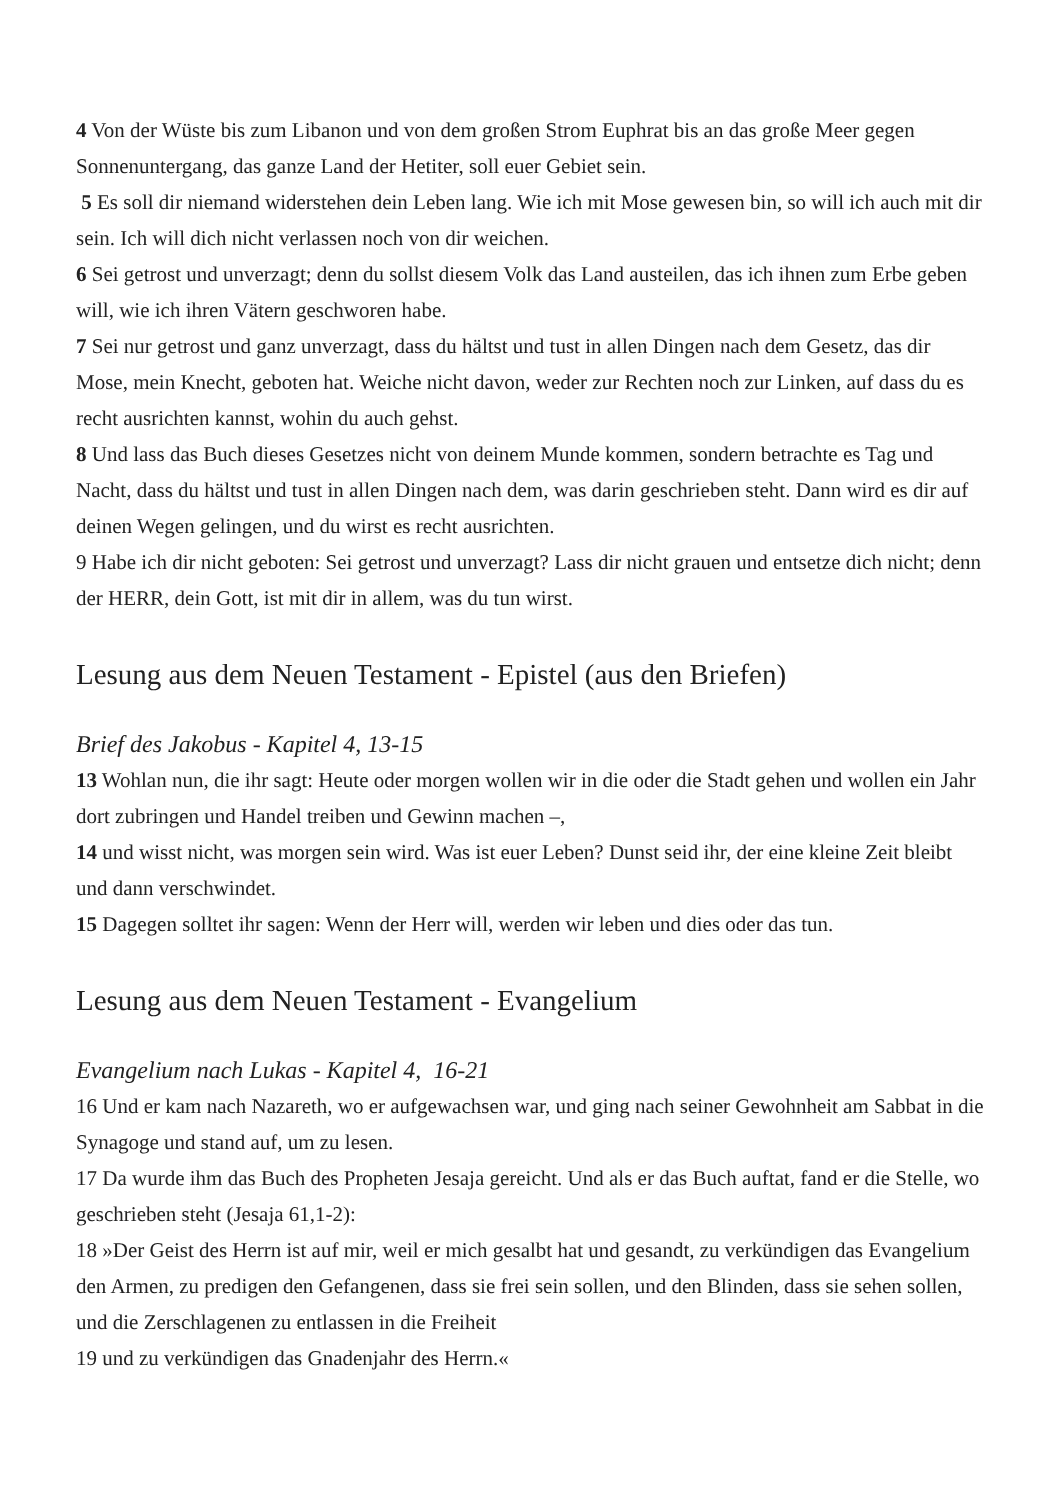4 Von der Wüste bis zum Libanon und von dem großen Strom Euphrat bis an das große Meer gegen Sonnenuntergang, das ganze Land der Hetiter, soll euer Gebiet sein.
5 Es soll dir niemand widerstehen dein Leben lang. Wie ich mit Mose gewesen bin, so will ich auch mit dir sein. Ich will dich nicht verlassen noch von dir weichen.
6 Sei getrost und unverzagt; denn du sollst diesem Volk das Land austeilen, das ich ihnen zum Erbe geben will, wie ich ihren Vätern geschworen habe.
7 Sei nur getrost und ganz unverzagt, dass du hältst und tust in allen Dingen nach dem Gesetz, das dir Mose, mein Knecht, geboten hat. Weiche nicht davon, weder zur Rechten noch zur Linken, auf dass du es recht ausrichten kannst, wohin du auch gehst.
8 Und lass das Buch dieses Gesetzes nicht von deinem Munde kommen, sondern betrachte es Tag und Nacht, dass du hältst und tust in allen Dingen nach dem, was darin geschrieben steht. Dann wird es dir auf deinen Wegen gelingen, und du wirst es recht ausrichten.
9 Habe ich dir nicht geboten: Sei getrost und unverzagt? Lass dir nicht grauen und entsetze dich nicht; denn der HERR, dein Gott, ist mit dir in allem, was du tun wirst.
Lesung aus dem Neuen Testament - Epistel (aus den Briefen)
Brief des Jakobus - Kapitel 4, 13-15
13 Wohlan nun, die ihr sagt: Heute oder morgen wollen wir in die oder die Stadt gehen und wollen ein Jahr dort zubringen und Handel treiben und Gewinn machen –,
14 und wisst nicht, was morgen sein wird. Was ist euer Leben? Dunst seid ihr, der eine kleine Zeit bleibt und dann verschwindet.
15 Dagegen solltet ihr sagen: Wenn der Herr will, werden wir leben und dies oder das tun.
Lesung aus dem Neuen Testament - Evangelium
Evangelium nach Lukas - Kapitel 4, 16-21
16 Und er kam nach Nazareth, wo er aufgewachsen war, und ging nach seiner Gewohnheit am Sabbat in die Synagoge und stand auf, um zu lesen.
17 Da wurde ihm das Buch des Propheten Jesaja gereicht. Und als er das Buch auftat, fand er die Stelle, wo geschrieben steht (Jesaja 61,1-2):
18 »Der Geist des Herrn ist auf mir, weil er mich gesalbt hat und gesandt, zu verkündigen das Evangelium den Armen, zu predigen den Gefangenen, dass sie frei sein sollen, und den Blinden, dass sie sehen sollen, und die Zerschlagenen zu entlassen in die Freiheit
19 und zu verkündigen das Gnadenjahr des Herrn.«